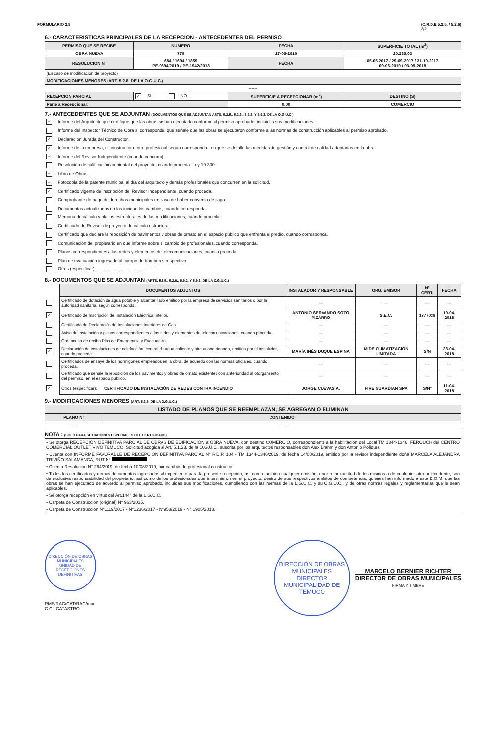FORMULARIO 2.8 (C.R.D.E 5.2.5. / 5.2.6)
2/2
6.- CARACTERISTICAS PRINCIPALES DE LA RECEPCION - ANTECEDENTES DEL PERMISO
| PERMISO QUE SE RECIBE | NUMERO | FECHA | SUPERFICIE TOTAL (m<sup>2</sup>) |
| --- | --- | --- | --- |
| OBRA NUEVA | 779 | 27-05-2016 | 20.235,03 |
| RESOLUCION N° | 684 / 1694 / 1859 PE-0894/2019 / PE-1942/2018 | FECHA | 05-05-2017 / 29-09-2017 / 31-10-2017 09-05-2019 / 03-09-2018 |
| (En caso de modificación de proyecto) | | | |
| MODIFICACIONES MENORES (ART. 5.2.8. DE LA O.G.U.C.) | | | |
| ------ | | | |
| RECEPCION PARCIAL | ✓ SI NO | SUPERFICIE A RECEPCIONAR (m<sup>2</sup>) | DESTINO (S) |
| Parte a Recepcionar: | | 0,00 | COMERCIO |
7.- ANTECEDENTES QUE SE ADJUNTAN (DOCUMENTOS QUE SE ADJUNTAN ARTS. 5.2.5., 5.2.6., 5.9.2. Y 5.9.3. DE LA O.G.U.C.)
✓ Informe del Arquitecto que certifique que las obras se han ejecutado conforme al permiso aprobado, incluidas sus modificaciones.
Informe del Inspector Técnico de Obra si corresponde, que señale que las obras se ejecutaron conforme a las normas de construcción aplicables al permiso aprobado.
✓ Declaración Jurada del Constructor.
✓ Informe de la empresa, el constructor u otro profesional según corresponda , en que se detalle las medidas de gestión y control de calidad adoptadas en la obra.
✓ Informe del Revisor Independiente (cuando concurra).
Resolución de calificación ambiental del proyecto, cuando proceda. Ley 19.300.
✓ Libro de Obras.
✓ Fotocopia de la patente municipal al día del arquitecto y demás profesionales que concurren en la solicitud.
✓ Certificado vigente de inscripción del Revisor Independiente, cuando proceda.
Comprobante de pago de derechos municipales en caso de haber convenio de pago.
Documentos actualizados en los incidan los cambios, cuando corresponda.
Memoria de cálculo y planos estructurales de las modificaciones, cuando proceda.
Certificado de Revisor de proyecto de cálculo estructural.
Certificado que declare la reposición de pavimentos y obras de ornato en el espacio público que enfrenta el predio, cuando corresponda.
Comunicación del propietario en que informe sobre el cambio de profesionales, cuando corresponda.
Planos correspondientes a las redes y elementos de telecomunicaciones, cuando proceda.
Plan de evacuación ingresado al cuerpo de bomberos respectivo.
Otros (especificar) ........................................ ------
8.- DOCUMENTOS QUE SE ADJUNTAN (ARTS. 5.2.5., 5.2.6., 5.9.2. Y 5.9.3. DE LA O.G.U.C.)
| | DOCUMENTOS ADJUNTOS | INSTALADOR Y RESPONSABLE | ORG. EMISOR | N° CERT. | FECHA |
| --- | --- | --- | --- | --- | --- |
| | Certificado de dotación de agua potable y alcantarillado emitido por la empresa de servicios sanitarios o por la autoridad sanitaria, según corresponda. | — | — | — | — |
| ✓ | Certificado de Inscripción de Instalación Eléctrica Interior. | ANTONIO SERVANDO SOTO PIZARRO | S.E.C. | 1777036 | 19-04-2018 |
| | Certificado de Declaración de Instalaciones Interiores de Gas. | — | — | — | — |
| | Aviso de instalación y planos correspondientes a las redes y elementos de telecomunicaciones, cuando proceda. | — | — | — | — |
| | Ord. acuso de recibo Plan de Emergencia y Evacuación. | — | — | — | — |
| ✓ | Declaración de instalaciones de calefacción, central de agua caliente y aire acondicionado, emitida por el instalador, cuando proceda. | MARÍA INÉS DUQUE ESPINA | MIDE CLIMATIZACIÓN LIMITADA | S/N | 23-04-2018 |
| | Certificados de ensaye de los hormigones empleados en la obra, de acuerdo con las normas oficiales, cuando proceda. | — | — | — | — |
| | Certificado que señale la reposición de los pavimentos y obras de ornato existentes con anterioridad al otorgamiento del permiso, en el espacio público. | — | — | — | — |
| ✓ | Otros (especificar): CERTIFICADO DE INSTALACIÓN DE REDES CONTRA INCENDIO | JORGE CUEVAS A. | FIRE GUARDIAN SPA | S/N° | 11-04-2018 |
9.- MODIFICACIONES MENORES (ART. 5.2.8. DE LA O.G.U.C.)
| LISTADO DE PLANOS QUE SE REEMPLAZAN, SE AGREGAN O ELIMINAN | |
| --- | --- |
| PLANO N° | CONTENIDO |
| ------ | ------ |
NOTA : (SOLO PARA SITUACIONES ESPECIALES DEL CERTIFICADO)
• Se otorga RECEPCIÓN DEFINITIVA PARCIAL DE OBRAS DE EDIFICACIÓN a OBRA NUEVA, con destino COMERCIO, correspondiente a la habilitación del Local TM 1344-1346, FEROUCH del CENTRO COMERCIAL OUTLET VIVO TEMUCO. Solicitud acogida al Art. 5.1.23. de la O.G.U.C., suscrita por los arquitectos responsables don Alex Brahm y don Antonio Polidura.
• Cuenta con INFORME FAVORABLE DE RECEPCIÓN DEFINITIVA PARCIAL N° R.D.P. 104 - TM 1344-1346/2019, de fecha 14/08/2019, emitido por la revisor independiente doña MARCELA ALEJANDRA TRIVIÑO SALAMANCA, RUT N°
• Cuenta Resolución N° 264/2019, de fecha 10/08/2019, por cambio de profesional constructor.
• Todos los certificados y demás documentos ingresados al expediente para la presente recepción, así como también cualquier omisión, error o inexactitud de los mismos o de cualquier otro antecedente, son de exclusiva responsabilidad del propietario, así como de los profesionales que intervinieron en el proyecto, dentro de sus respectivos ámbitos de competencia, quienes han informado a esta D.O.M. que las obras se han ejecutado de acuerdo al permiso aprobado, incluidas sus modificaciones, cumpliendo con las normas de la L.G.U.C. y su O.G.U.C., y de otras normas legales y reglamentarias que le sean aplicables.
• Se otorga recepción en virtud del Art.144° de la L.G.U.C.
• Carpeta de Construcción (original) N° 963/2015.
• Carpeta de Construcción N°1119/2017 - N°1236/2017 - N°958/2019 - N° 1905/2018.
DIRECCIÓN DE OBRAS MUNICIPALES
UNIDAD DE RECEPCIONES DEFINITIVAS
RMS/RAC/CAT/RAC/mpc
C.C.: CATASTRO
DIRECCIÓN DE OBRAS MUNICIPALES
DIRECTOR
MUNICIPALIDAD DE TEMUCO
MARCELO BERNIER RICHTER
DIRECTOR DE OBRAS MUNICIPALES
FIRMA Y TIMBRE